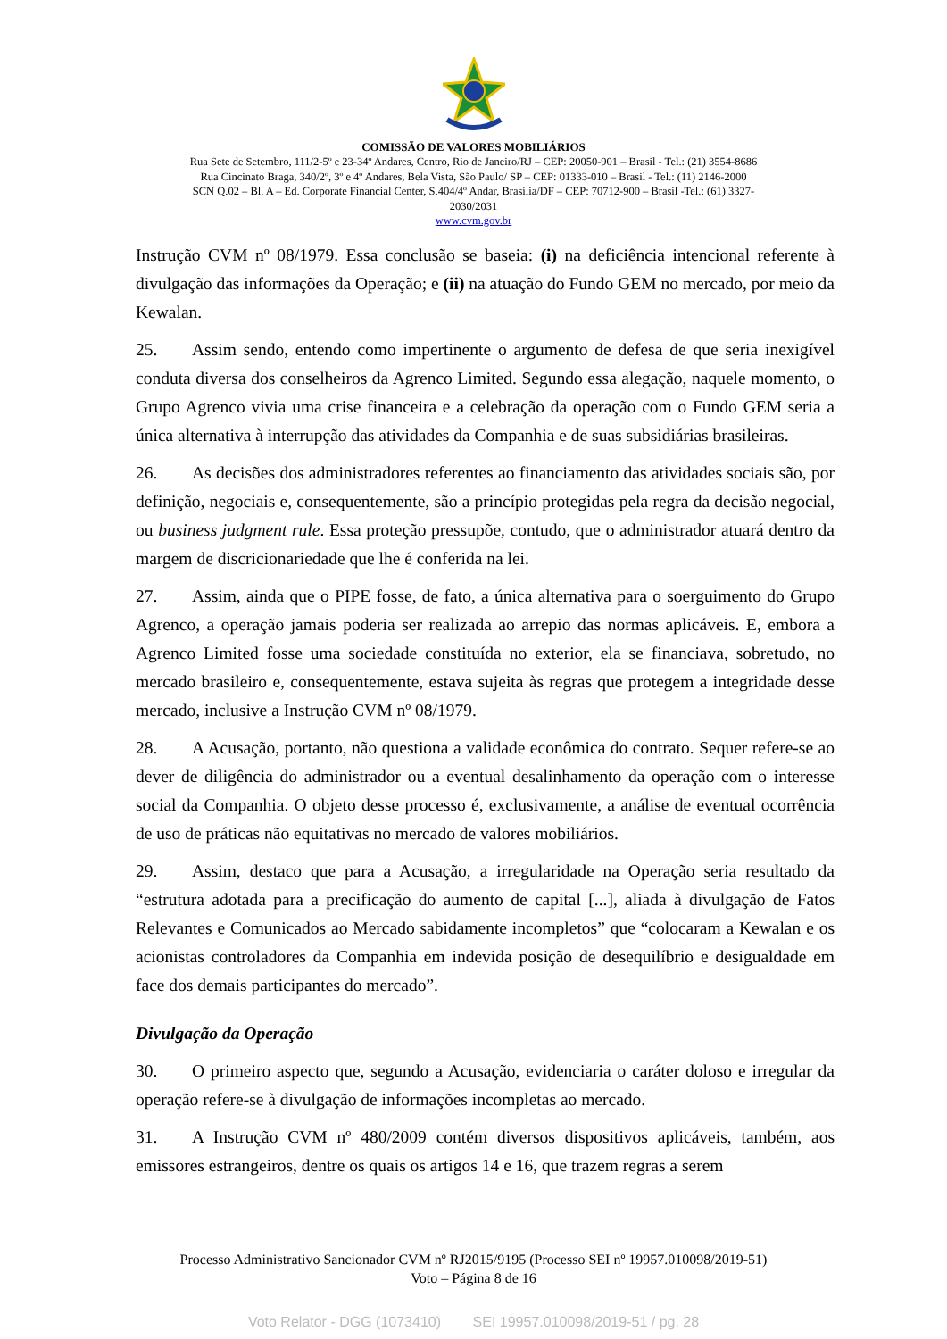COMISSÃO DE VALORES MOBILIÁRIOS
Rua Sete de Setembro, 111/2-5º e 23-34º Andares, Centro, Rio de Janeiro/RJ – CEP: 20050-901 – Brasil - Tel.: (21) 3554-8686
Rua Cincinato Braga, 340/2º, 3º e 4º Andares, Bela Vista, São Paulo/ SP – CEP: 01333-010 – Brasil - Tel.: (11) 2146-2000
SCN Q.02 – Bl. A – Ed. Corporate Financial Center, S.404/4º Andar, Brasília/DF – CEP: 70712-900 – Brasil -Tel.: (61) 3327-
2030/2031
www.cvm.gov.br
Instrução CVM nº 08/1979. Essa conclusão se baseia: (i) na deficiência intencional referente à divulgação das informações da Operação; e (ii) na atuação do Fundo GEM no mercado, por meio da Kewalan.
25. Assim sendo, entendo como impertinente o argumento de defesa de que seria inexigível conduta diversa dos conselheiros da Agrenco Limited. Segundo essa alegação, naquele momento, o Grupo Agrenco vivia uma crise financeira e a celebração da operação com o Fundo GEM seria a única alternativa à interrupção das atividades da Companhia e de suas subsidiárias brasileiras.
26. As decisões dos administradores referentes ao financiamento das atividades sociais são, por definição, negociais e, consequentemente, são a princípio protegidas pela regra da decisão negocial, ou business judgment rule. Essa proteção pressupõe, contudo, que o administrador atuará dentro da margem de discricionariedade que lhe é conferida na lei.
27. Assim, ainda que o PIPE fosse, de fato, a única alternativa para o soerguimento do Grupo Agrenco, a operação jamais poderia ser realizada ao arrepio das normas aplicáveis. E, embora a Agrenco Limited fosse uma sociedade constituída no exterior, ela se financiava, sobretudo, no mercado brasileiro e, consequentemente, estava sujeita às regras que protegem a integridade desse mercado, inclusive a Instrução CVM nº 08/1979.
28. A Acusação, portanto, não questiona a validade econômica do contrato. Sequer refere-se ao dever de diligência do administrador ou a eventual desalinhamento da operação com o interesse social da Companhia. O objeto desse processo é, exclusivamente, a análise de eventual ocorrência de uso de práticas não equitativas no mercado de valores mobiliários.
29. Assim, destaco que para a Acusação, a irregularidade na Operação seria resultado da “estrutura adotada para a precificação do aumento de capital [...], aliada à divulgação de Fatos Relevantes e Comunicados ao Mercado sabidamente incompletos” que “colocaram a Kewalan e os acionistas controladores da Companhia em indevida posição de desequilíbrio e desigualdade em face dos demais participantes do mercado”.
Divulgação da Operação
30. O primeiro aspecto que, segundo a Acusação, evidenciaria o caráter doloso e irregular da operação refere-se à divulgação de informações incompletas ao mercado.
31. A Instrução CVM nº 480/2009 contém diversos dispositivos aplicáveis, também, aos emissores estrangeiros, dentre os quais os artigos 14 e 16, que trazem regras a serem
Processo Administrativo Sancionador CVM nº RJ2015/9195 (Processo SEI nº 19957.010098/2019-51)
Voto – Página 8 de 16
Voto Relator - DGG (1073410) SEI 19957.010098/2019-51 / pg. 28